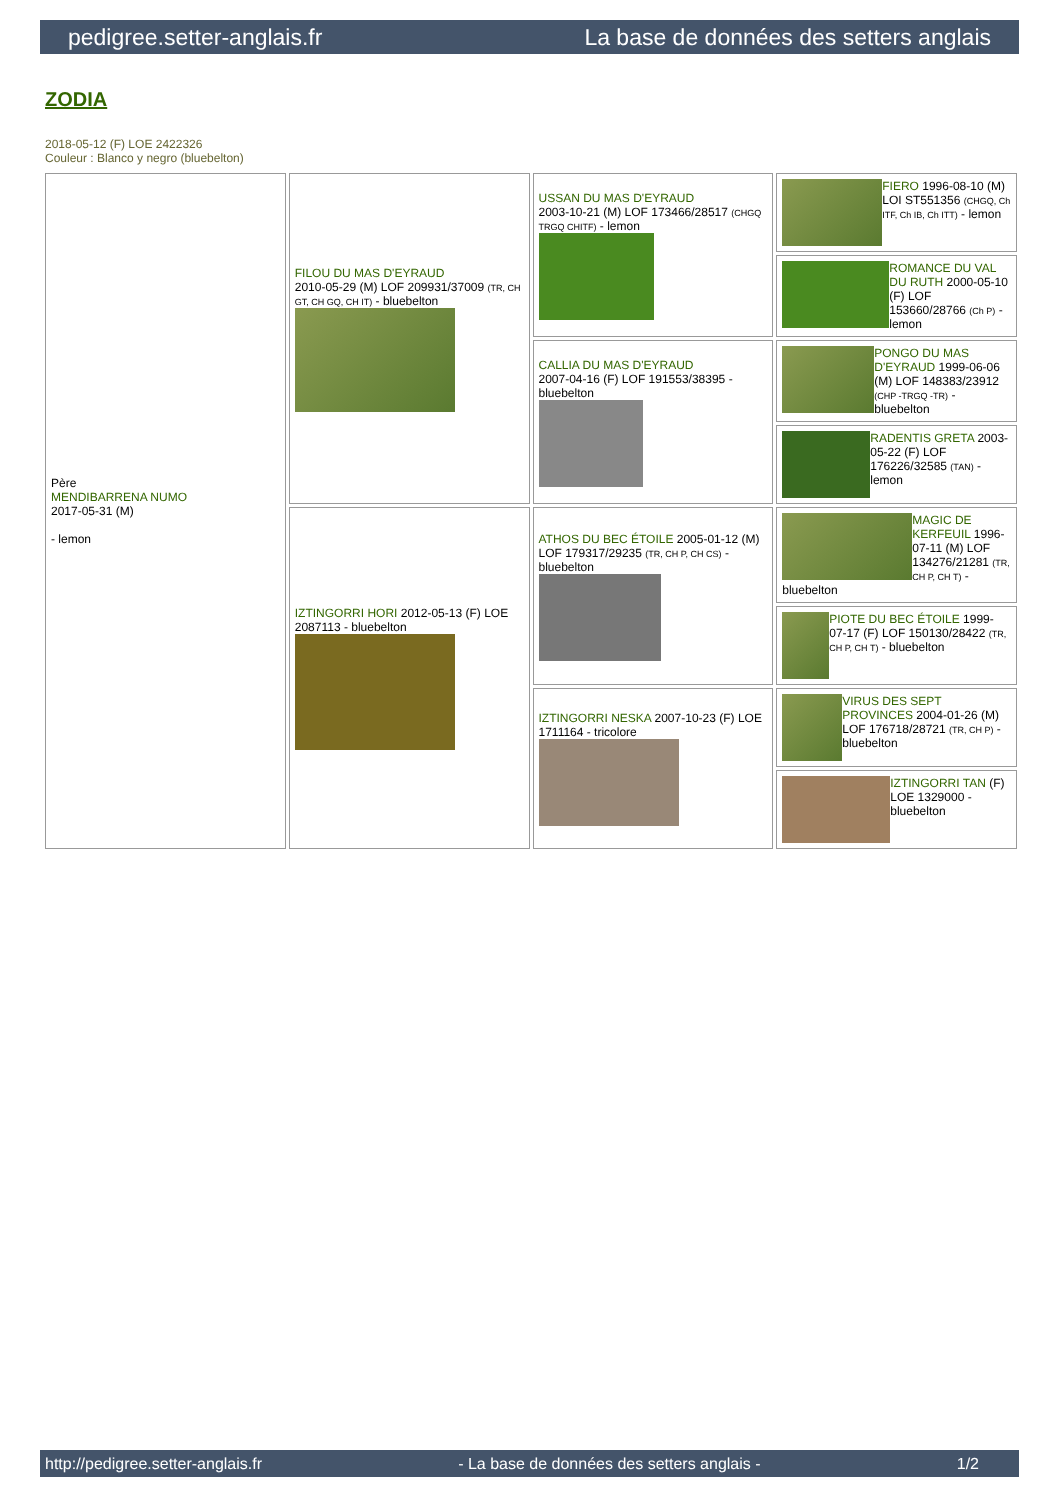pedigree.setter-anglais.fr La base de données des setters anglais
ZODIA
2018-05-12 (F) LOE 2422326
Couleur : Blanco y negro (bluebelton)
| Père MENDIBARRENA NUMO 2017-05-31 (M) - lemon | FILOU DU MAS D'EYRAUD 2010-05-29 (M) LOF 209931/37009 (TR, CH GT, CH GQ, CH IT) - bluebelton | USSAN DU MAS D'EYRAUD 2003-10-21 (M) LOF 173466/28517 (CHGQ TRGQ CHITF) - lemon | FIERO 1996-08-10 (M) LOI ST551356 (CHGQ, Ch ITF, Ch IB, Ch ITT) - lemon |
| | | | ROMANCE DU VAL DU RUTH 2000-05-10 (F) LOF 153660/28766 (Ch P) - lemon |
| | | CALLIA DU MAS D'EYRAUD 2007-04-16 (F) LOF 191553/38395 - bluebelton | PONGO DU MAS D'EYRAUD 1999-06-06 (M) LOF 148383/23912 (CHP -TRGQ -TR) - bluebelton |
| | | | RADENTIS GRETA 2003-05-22 (F) LOF 176226/32585 (TAN) - lemon |
| | IZTINGORRI HORI 2012-05-13 (F) LOE 2087113 - bluebelton | ATHOS DU BEC ÉTOILE 2005-01-12 (M) LOF 179317/29235 (TR, CH P, CH CS) - bluebelton | MAGIC DE KERFEUIL 1996-07-11 (M) LOF 134276/21281 (TR, CH P, CH T) - bluebelton |
| | | | PIOTE DU BEC ÉTOILE 1999-07-17 (F) LOF 150130/28422 (TR, CH P, CH T) - bluebelton |
| | | IZTINGORRI NESKA 2007-10-23 (F) LOE 1711164 - tricolore | VIRUS DES SEPT PROVINCES 2004-01-26 (M) LOF 176718/28721 (TR, CH P) - bluebelton |
| | | | IZTINGORRI TAN (F) LOE 1329000 - bluebelton |
http://pedigree.setter-anglais.fr - La base de données des setters anglais - 1/2